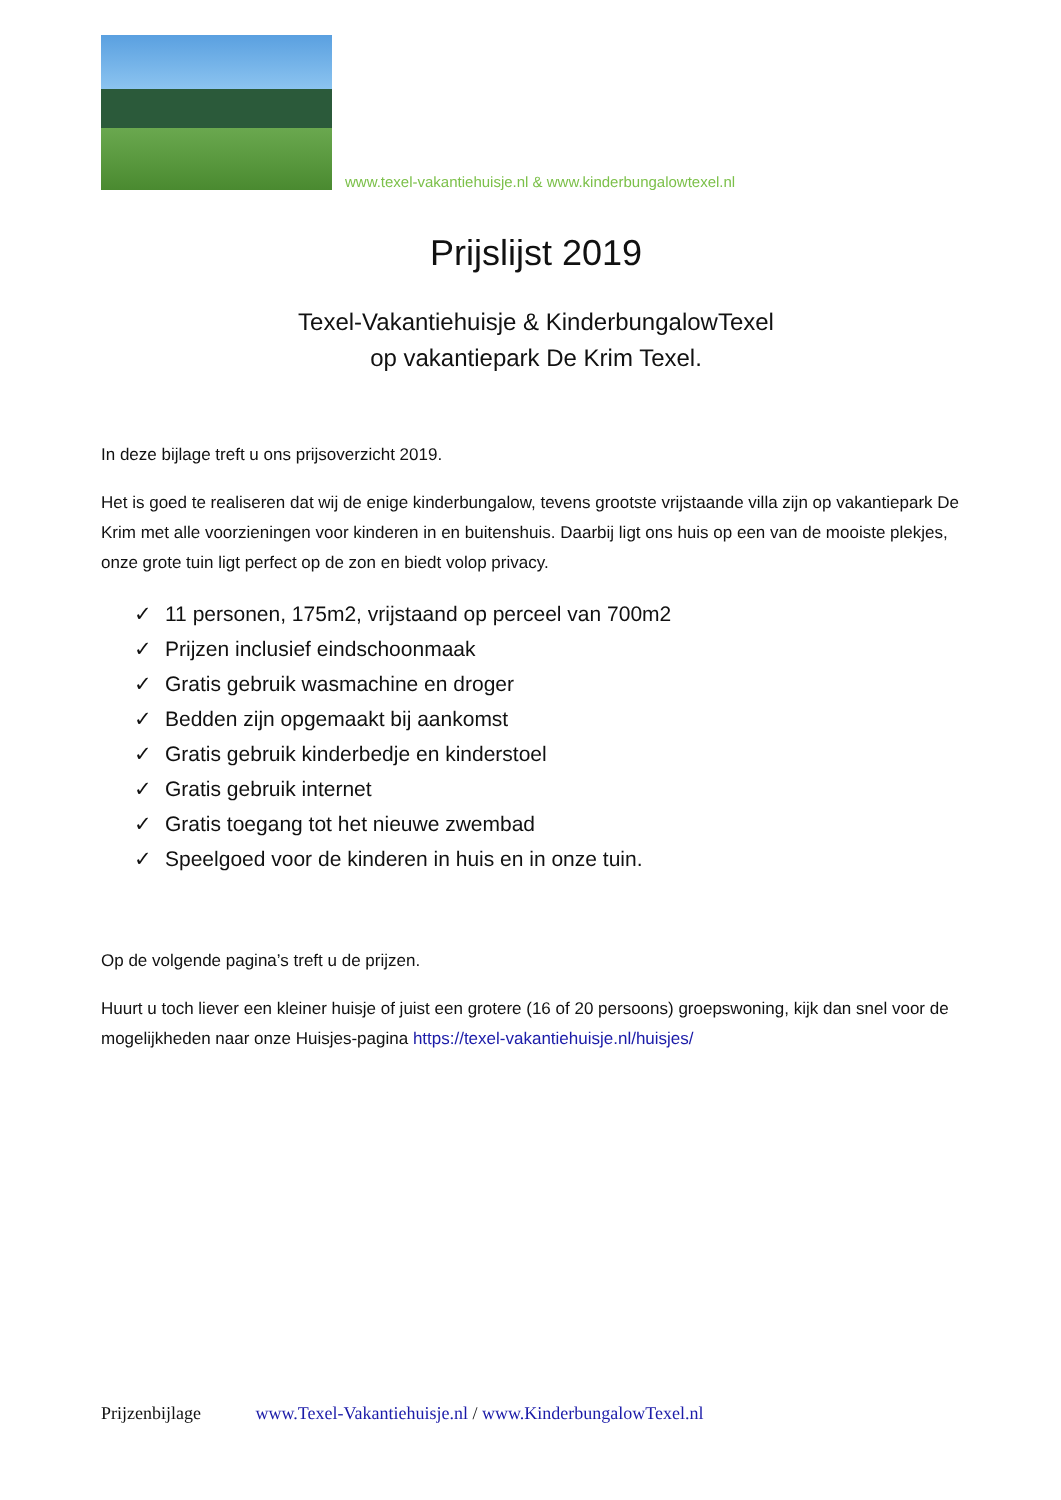www.texel-vakantiehuisje.nl & www.kinderbungalowtexel.nl
Prijslijst 2019
Texel-Vakantiehuisje & KinderbungalowTexel
op vakantiepark De Krim Texel.
In deze bijlage treft u ons prijsoverzicht 2019.
Het is goed te realiseren dat wij de enige kinderbungalow, tevens grootste vrijstaande villa zijn op vakantiepark De Krim met alle voorzieningen voor kinderen in en buitenshuis. Daarbij ligt ons huis op een van de mooiste plekjes, onze grote tuin ligt perfect op de zon en biedt volop privacy.
✓ 11 personen, 175m2, vrijstaand op perceel van 700m2
✓ Prijzen inclusief eindschoonmaak
✓ Gratis gebruik wasmachine en droger
✓ Bedden zijn opgemaakt bij aankomst
✓ Gratis gebruik kinderbedje en kinderstoel
✓ Gratis gebruik internet
✓ Gratis toegang tot het nieuwe zwembad
✓ Speelgoed voor de kinderen in huis en in onze tuin.
Op de volgende pagina’s treft u de prijzen.
Huurt u toch liever een kleiner huisje of juist een grotere (16 of 20 persoons) groepswoning, kijk dan snel voor de mogelijkheden naar onze Huisjes-pagina https://texel-vakantiehuisje.nl/huisjes/
Prijzenbijlage www.Texel-Vakantiehuisje.nl / www.KinderbungalowTexel.nl